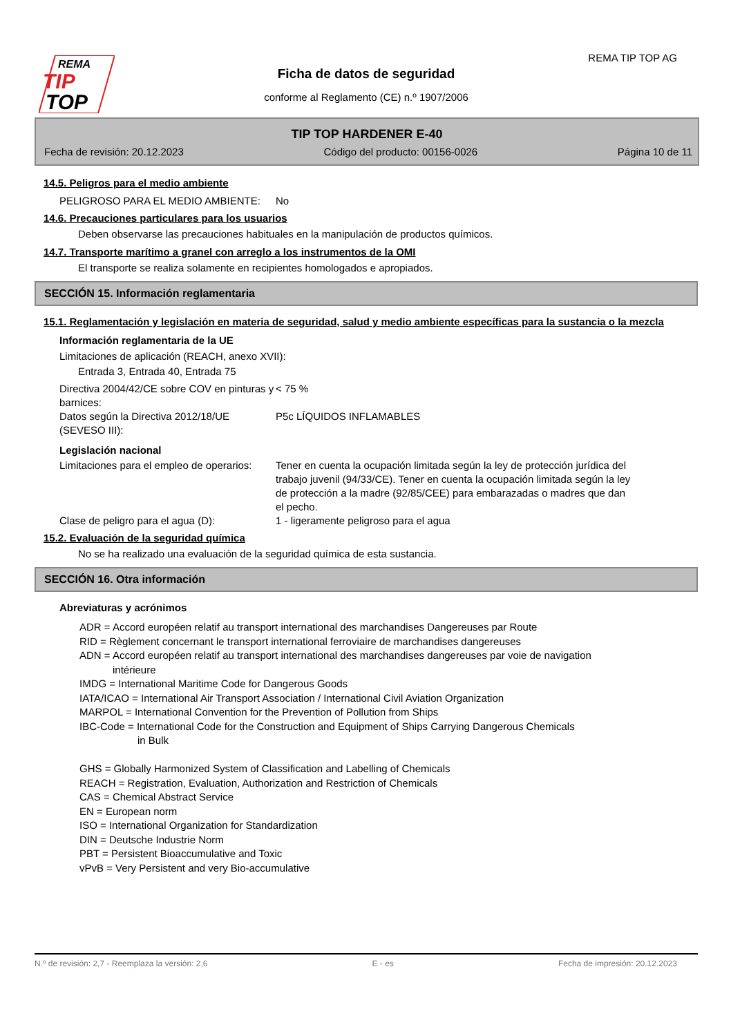REMA
TIP
TOP
REMA TIP TOP AG
Ficha de datos de seguridad
conforme al Reglamento (CE) n.º 1907/2006
TIP TOP HARDENER E-40
Fecha de revisión: 20.12.2023 Código del producto: 00156-0026 Página 10 de 11
14.5. Peligros para el medio ambiente
PELIGROSO PARA EL MEDIO AMBIENTE: No
14.6. Precauciones particulares para los usuarios
Deben observarse las precauciones habituales en la manipulación de productos químicos.
14.7. Transporte marítimo a granel con arreglo a los instrumentos de la OMI
El transporte se realiza solamente en recipientes homologados e apropiados.
SECCIÓN 15. Información reglamentaria
15.1. Reglamentación y legislación en materia de seguridad, salud y medio ambiente específicas para la sustancia o la mezcla
Información reglamentaria de la UE
Limitaciones de aplicación (REACH, anexo XVII):
Entrada 3, Entrada 40, Entrada 75
Directiva 2004/42/CE sobre COV en pinturas y barnices:
< 75 %
Datos según la Directiva 2012/18/UE (SEVESO III):
P5c LÍQUIDOS INFLAMABLES
Legislación nacional
Limitaciones para el empleo de operarios:
Tener en cuenta la ocupación limitada según la ley de protección jurídica del trabajo juvenil (94/33/CE). Tener en cuenta la ocupación limitada según la ley de protección a la madre (92/85/CEE) para embarazadas o madres que dan el pecho.
Clase de peligro para el agua (D): 1 - ligeramente peligroso para el agua
15.2. Evaluación de la seguridad química
No se ha realizado una evaluación de la seguridad química de esta sustancia.
SECCIÓN 16. Otra información
Abreviaturas y acrónimos
ADR = Accord européen relatif au transport international des marchandises Dangereuses par Route
RID = Règlement concernant le transport international ferroviaire de marchandises dangereuses
ADN = Accord européen relatif au transport international des marchandises dangereuses par voie de navigation
intérieure
IMDG = International Maritime Code for Dangerous Goods
IATA/ICAO = International Air Transport Association / International Civil Aviation Organization
MARPOL = International Convention for the Prevention of Pollution from Ships
IBC-Code = International Code for the Construction and Equipment of Ships Carrying Dangerous Chemicals
in Bulk
GHS = Globally Harmonized System of Classification and Labelling of Chemicals
REACH = Registration, Evaluation, Authorization and Restriction of Chemicals
CAS = Chemical Abstract Service
EN = European norm
ISO = International Organization for Standardization
DIN = Deutsche Industrie Norm
PBT = Persistent Bioaccumulative and Toxic
vPvB = Very Persistent and very Bio-accumulative
N.º de revisión: 2,7 - Reemplaza la versión: 2,6 E - es Fecha de impresión: 20.12.2023